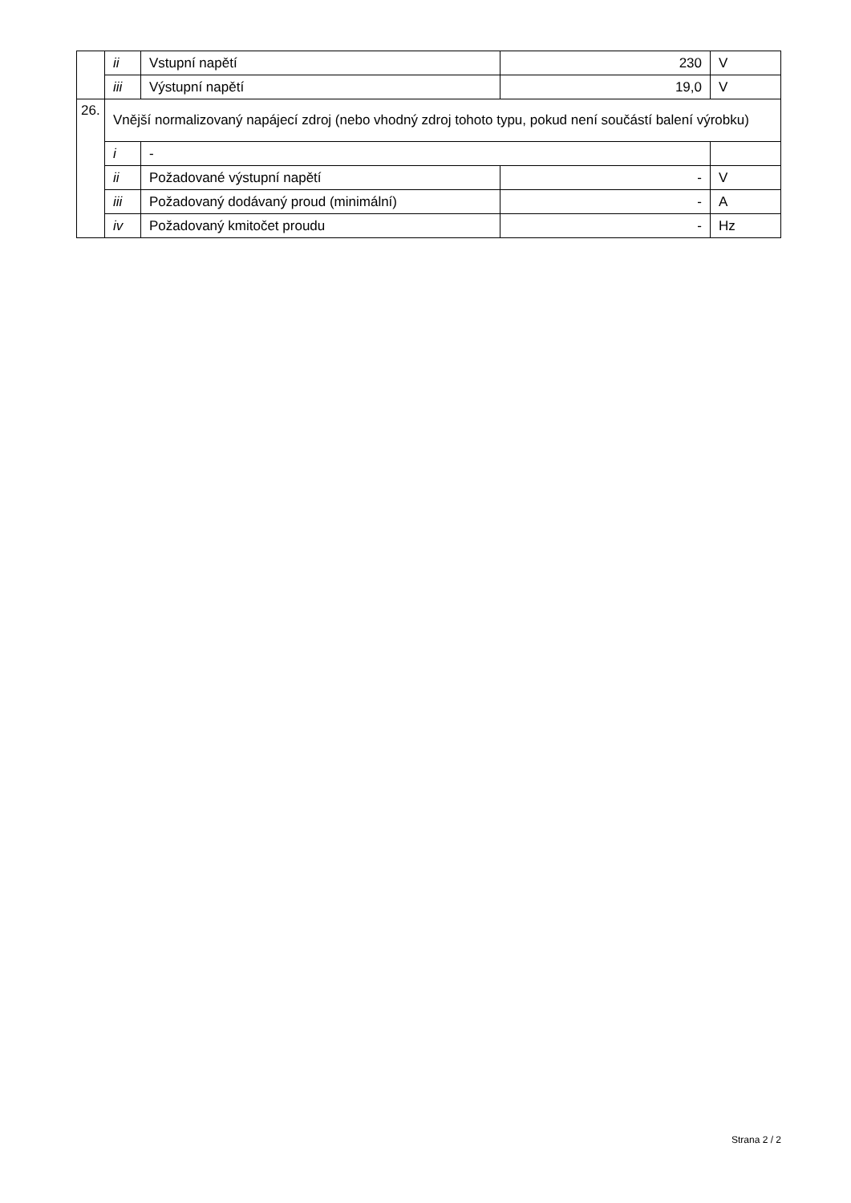| | ii | Vstupní napětí | 230 | V |
| | iii | Výstupní napětí | 19,0 | V |
| 26. | Vnější normalizovaný napájecí zdroj (nebo vhodný zdroj tohoto typu, pokud není součástí balení výrobku) | | | |
| | i | - | | |
| | ii | Požadované výstupní napětí | - | V |
| | iii | Požadovaný dodávaný proud (minimální) | - | A |
| | iv | Požadovaný kmitočet proudu | - | Hz |
Strana 2 / 2